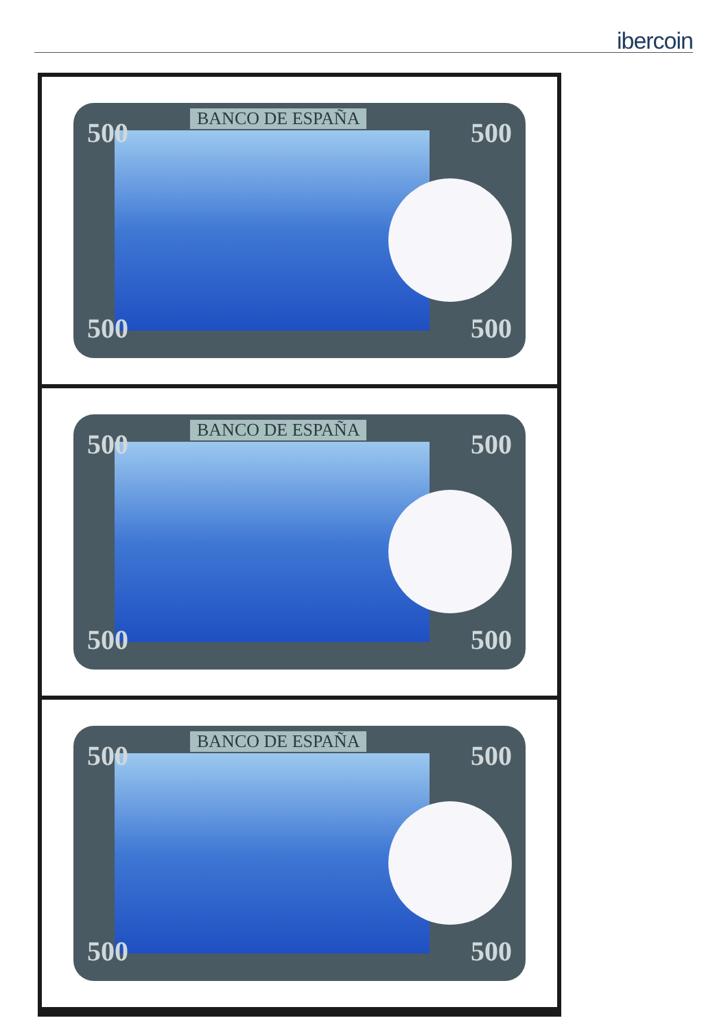ibercoin
BANCO DE ESPAÑA
500 500
500 500
BANCO DE ESPAÑA
500 500
500 500
BANCO DE ESPAÑA
500 500
500 500